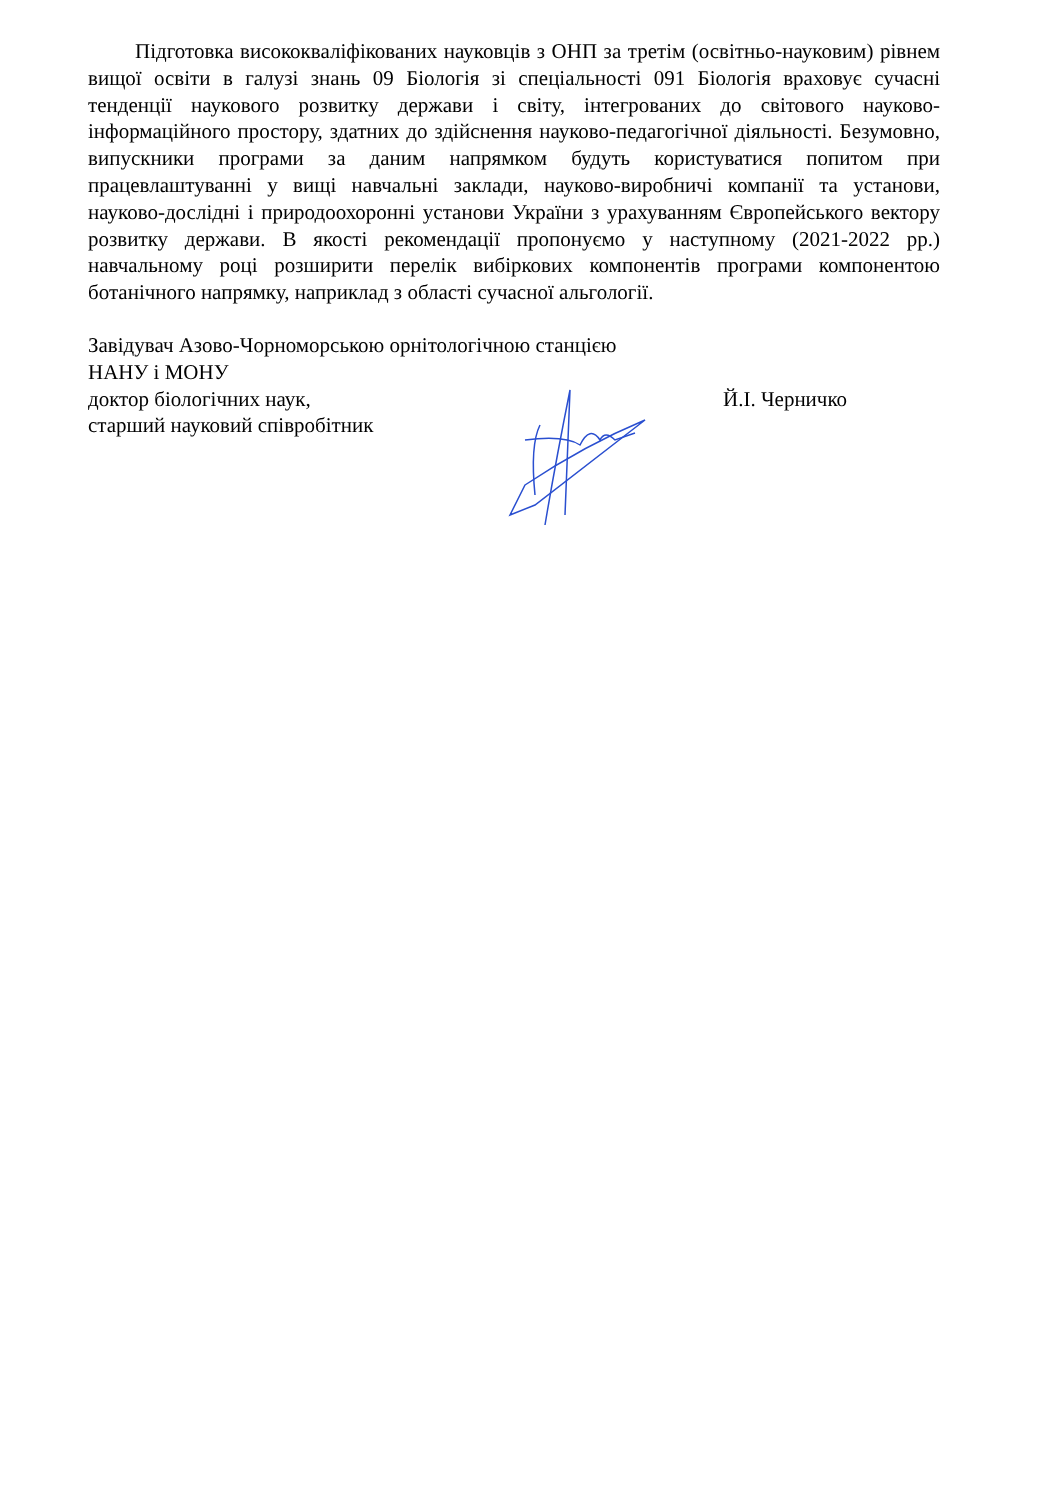Підготовка висококваліфікованих науковців з ОНП за третім (освітньо-науковим) рівнем вищої освіти в галузі знань 09 Біологія зі спеціальності 091 Біологія враховує сучасні тенденції наукового розвитку держави і світу, інтегрованих до світового науково-інформаційного простору, здатних до здійснення науково-педагогічної діяльності. Безумовно, випускники програми за даним напрямком будуть користуватися попитом при працевлаштуванні у вищі навчальні заклади, науково-виробничі компанії та установи, науково-дослідні і природоохоронні установи України з урахуванням Європейського вектору розвитку держави. В якості рекомендації пропонуємо у наступному (2021-2022 рр.) навчальному році розширити перелік вибіркових компонентів програми компонентою ботанічного напрямку, наприклад з області сучасної альгології.
Завідувач Азово-Чорноморською орнітологічною станцією
НАНУ і МОНУ
доктор біологічних наук, Й.І. Черничко
старший науковий співробітник